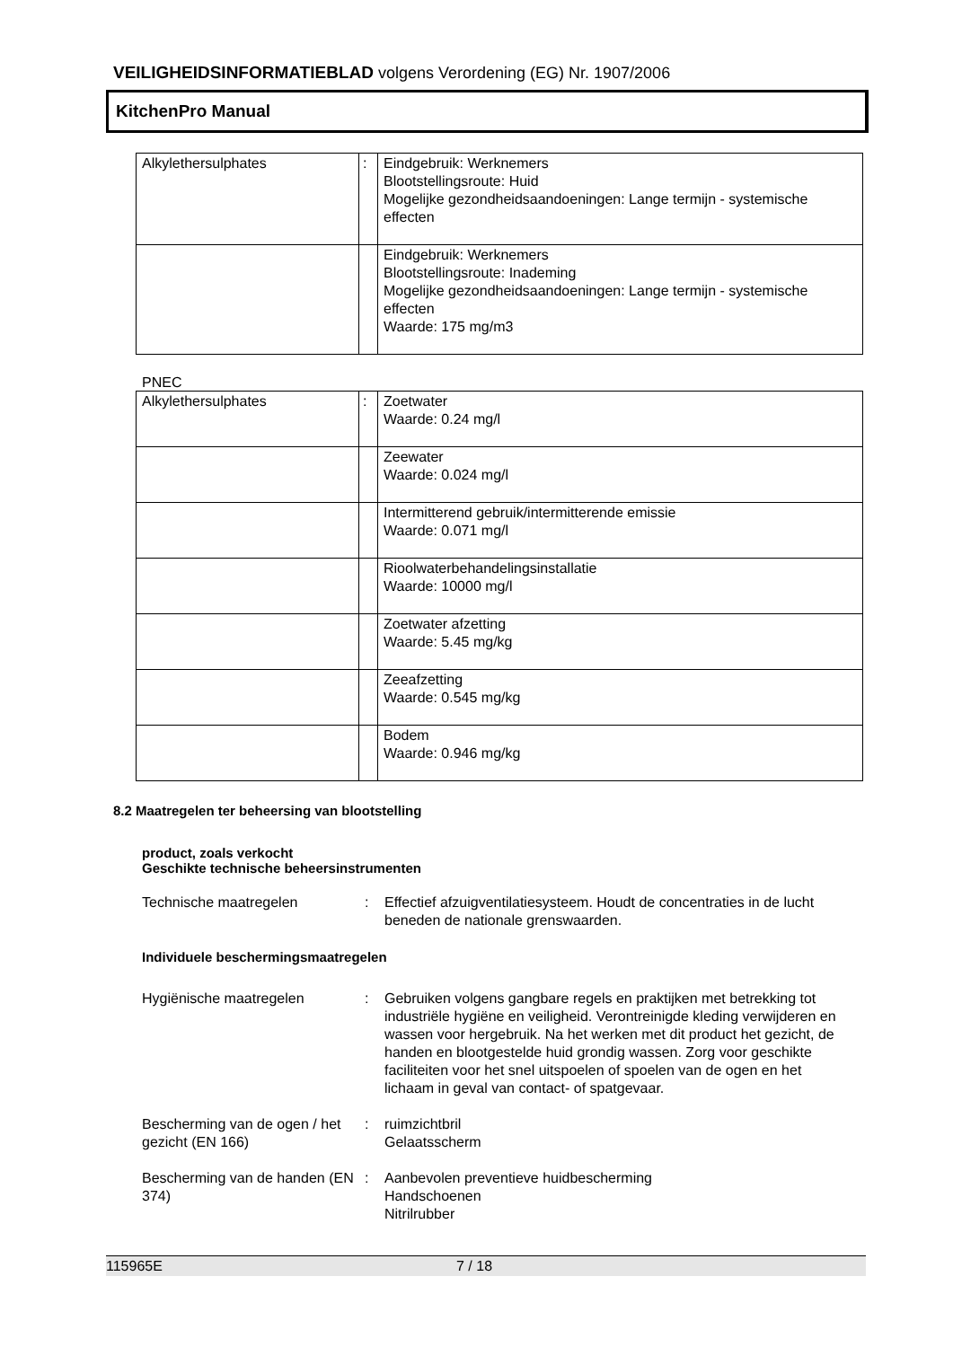VEILIGHEIDSINFORMATIEBLAD volgens Verordening (EG) Nr. 1907/2006
KitchenPro Manual
| Alkylethersulphates | : | Eindgebruik: Werknemers Blootstellingsroute: Huid Mogelijke gezondheidsaandoeningen: Lange termijn - systemische effecten |
| | | Eindgebruik: Werknemers Blootstellingsroute: Inademing Mogelijke gezondheidsaandoeningen: Lange termijn - systemische effecten Waarde: 175 mg/m3 |
PNEC
| Alkylethersulphates | : | Zoetwater Waarde: 0.24 mg/l |
| | | Zeewater Waarde: 0.024 mg/l |
| | | Intermitterend gebruik/intermitterende emissie Waarde: 0.071 mg/l |
| | | Rioolwaterbehandelingsinstallatie Waarde: 10000 mg/l |
| | | Zoetwater afzetting Waarde: 5.45 mg/kg |
| | | Zeeafzetting Waarde: 0.545 mg/kg |
| | | Bodem Waarde: 0.946 mg/kg |
8.2 Maatregelen ter beheersing van blootstelling
product, zoals verkocht
Geschikte technische beheersinstrumenten
Technische maatregelen : Effectief afzuigventilatiesysteem. Houdt de concentraties in de lucht beneden de nationale grenswaarden.
Individuele beschermingsmaatregelen
Hygiënische maatregelen : Gebruiken volgens gangbare regels en praktijken met betrekking tot industriële hygiëne en veiligheid. Verontreinigde kleding verwijderen en wassen voor hergebruik. Na het werken met dit product het gezicht, de handen en blootgestelde huid grondig wassen. Zorg voor geschikte faciliteiten voor het snel uitspoelen of spoelen van de ogen en het lichaam in geval van contact- of spatgevaar.
Bescherming van de ogen / het gezicht (EN 166)
: ruimzichtbril
Gelaatsscherm
Bescherming van de handen (EN 374)
: Aanbevolen preventieve huidbescherming
Handschoenen
Nitrilrubber
115965E 7 / 18